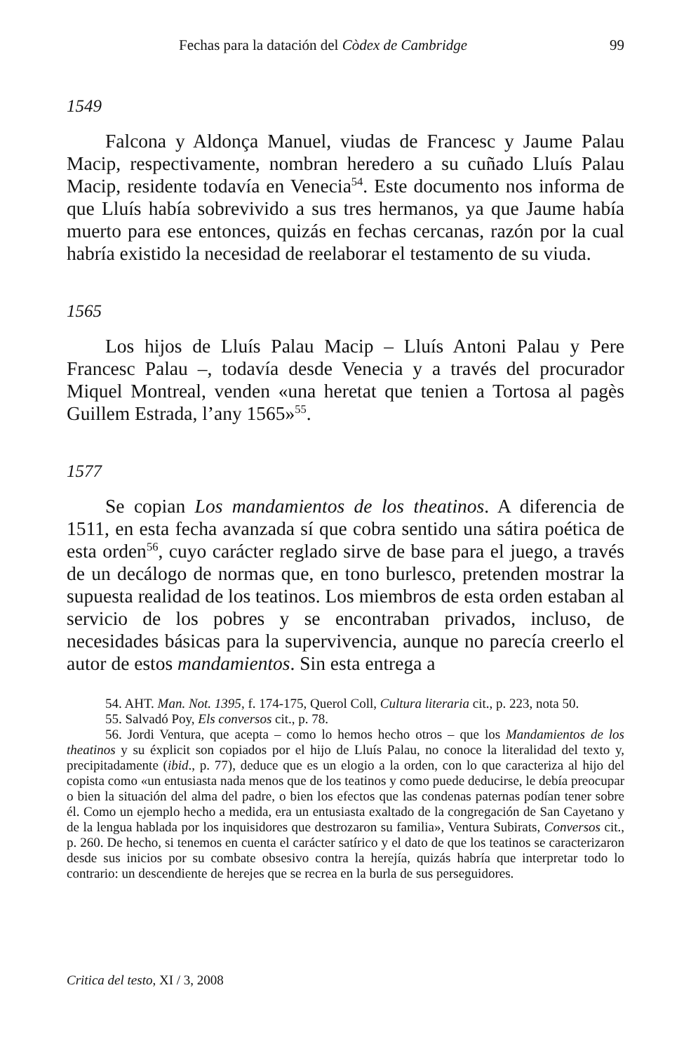Fechas para la datación del Còdex de Cambridge 99
1549
Falcona y Aldonça Manuel, viudas de Francesc y Jaume Palau Macip, respectivamente, nombran heredero a su cuñado Lluís Palau Macip, residente todavía en Venecia<sup>54</sup>. Este documento nos informa de que Lluís había sobrevivido a sus tres hermanos, ya que Jaume había muerto para ese entonces, quizás en fechas cercanas, razón por la cual habría existido la necesidad de reelaborar el testamento de su viuda.
1565
Los hijos de Lluís Palau Macip – Lluís Antoni Palau y Pere Francesc Palau –, todavía desde Venecia y a través del procurador Miquel Montreal, venden «una heretat que tenien a Tortosa al pagès Guillem Estrada, l’any 1565»<sup>55</sup>.
1577
Se copian Los mandamientos de los theatinos. A diferencia de 1511, en esta fecha avanzada sí que cobra sentido una sátira poética de esta orden<sup>56</sup>, cuyo carácter reglado sirve de base para el juego, a través de un decálogo de normas que, en tono burlesco, pretenden mostrar la supuesta realidad de los teatinos. Los miembros de esta orden estaban al servicio de los pobres y se encontraban privados, incluso, de necesidades básicas para la supervivencia, aunque no parecía creerlo el autor de estos mandamientos. Sin esta entrega a
54. AHT. Man. Not. 1395, f. 174-175, Querol Coll, Cultura literaria cit., p. 223, nota 50.
55. Salvadó Poy, Els conversos cit., p. 78.
56. Jordi Ventura, que acepta – como lo hemos hecho otros – que los Mandamientos de los theatinos y su éxplicit son copiados por el hijo de Lluís Palau, no conoce la literalidad del texto y, precipitadamente (ibid., p. 77), deduce que es un elogio a la orden, con lo que caracteriza al hijo del copista como «un entusiasta nada menos que de los teatinos y como puede deducirse, le debía preocupar o bien la situación del alma del padre, o bien los efectos que las condenas paternas podían tener sobre él. Como un ejemplo hecho a medida, era un entusiasta exaltado de la congregación de San Cayetano y de la lengua hablada por los inquisidores que destrozaron su familia», Ventura Subirats, Conversos cit., p. 260. De hecho, si tenemos en cuenta el carácter satírico y el dato de que los teatinos se caracterizaron desde sus inicios por su combate obsesivo contra la herejía, quizás habría que interpretar todo lo contrario: un descendiente de herejes que se recrea en la burla de sus perseguidores.
Critica del testo, XI / 3, 2008